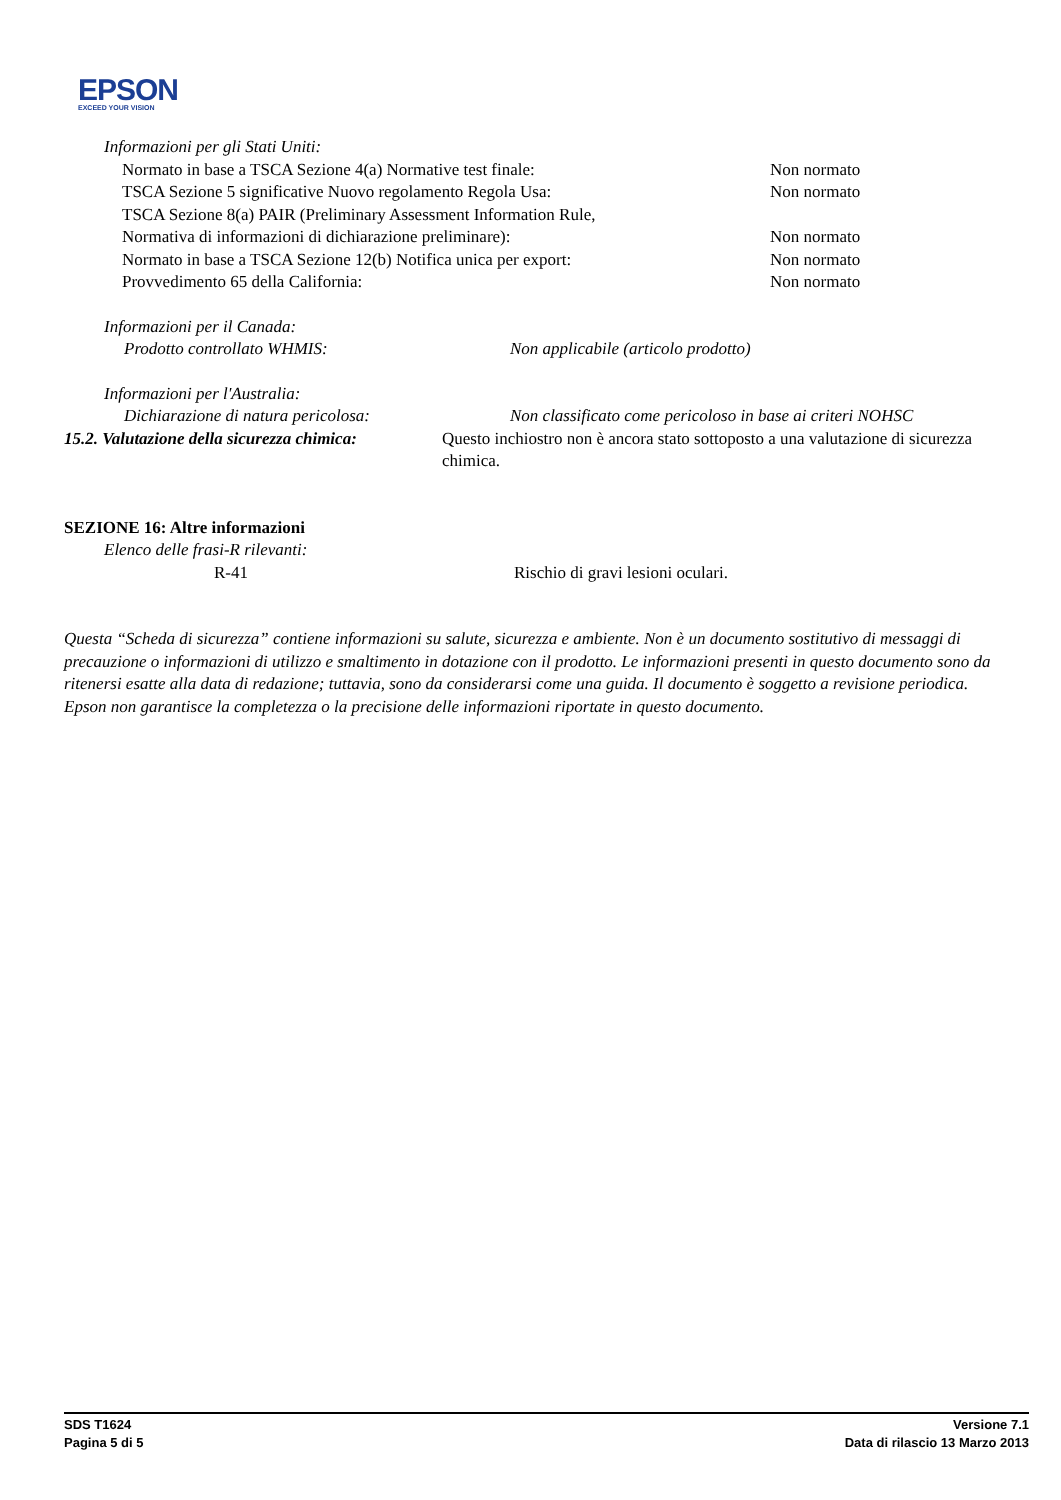EPSON
EXCEED YOUR VISION
Informazioni per gli Stati Uniti:
Normato in base a TSCA Sezione 4(a) Normative test finale: Non normato
TSCA Sezione 5 significative Nuovo regolamento Regola Usa: Non normato
TSCA Sezione 8(a) PAIR (Preliminary Assessment Information Rule,
Normativa di informazioni di dichiarazione preliminare): Non normato
Normato in base a TSCA Sezione 12(b) Notifica unica per export: Non normato
Provvedimento 65 della California: Non normato
Informazioni per il Canada:
Prodotto controllato WHMIS: Non applicabile (articolo prodotto)
Informazioni per l'Australia:
Dichiarazione di natura pericolosa: Non classificato come pericoloso in base ai criteri NOHSC
15.2. Valutazione della sicurezza chimica:
Questo inchiostro non è ancora stato sottoposto a una valutazione di sicurezza chimica.
SEZIONE 16: Altre informazioni
Elenco delle frasi-R rilevanti:
R-41 Rischio di gravi lesioni oculari.
Questa “Scheda di sicurezza” contiene informazioni su salute, sicurezza e ambiente. Non è un documento sostitutivo di messaggi di precauzione o informazioni di utilizzo e smaltimento in dotazione con il prodotto. Le informazioni presenti in questo documento sono da ritenersi esatte alla data di redazione; tuttavia, sono da considerarsi come una guida. Il documento è soggetto a revisione periodica. Epson non garantisce la completezza o la precisione delle informazioni riportate in questo documento.
SDS T1624 Versione 7.1
Pagina 5 di 5 Data di rilascio 13 Marzo 2013